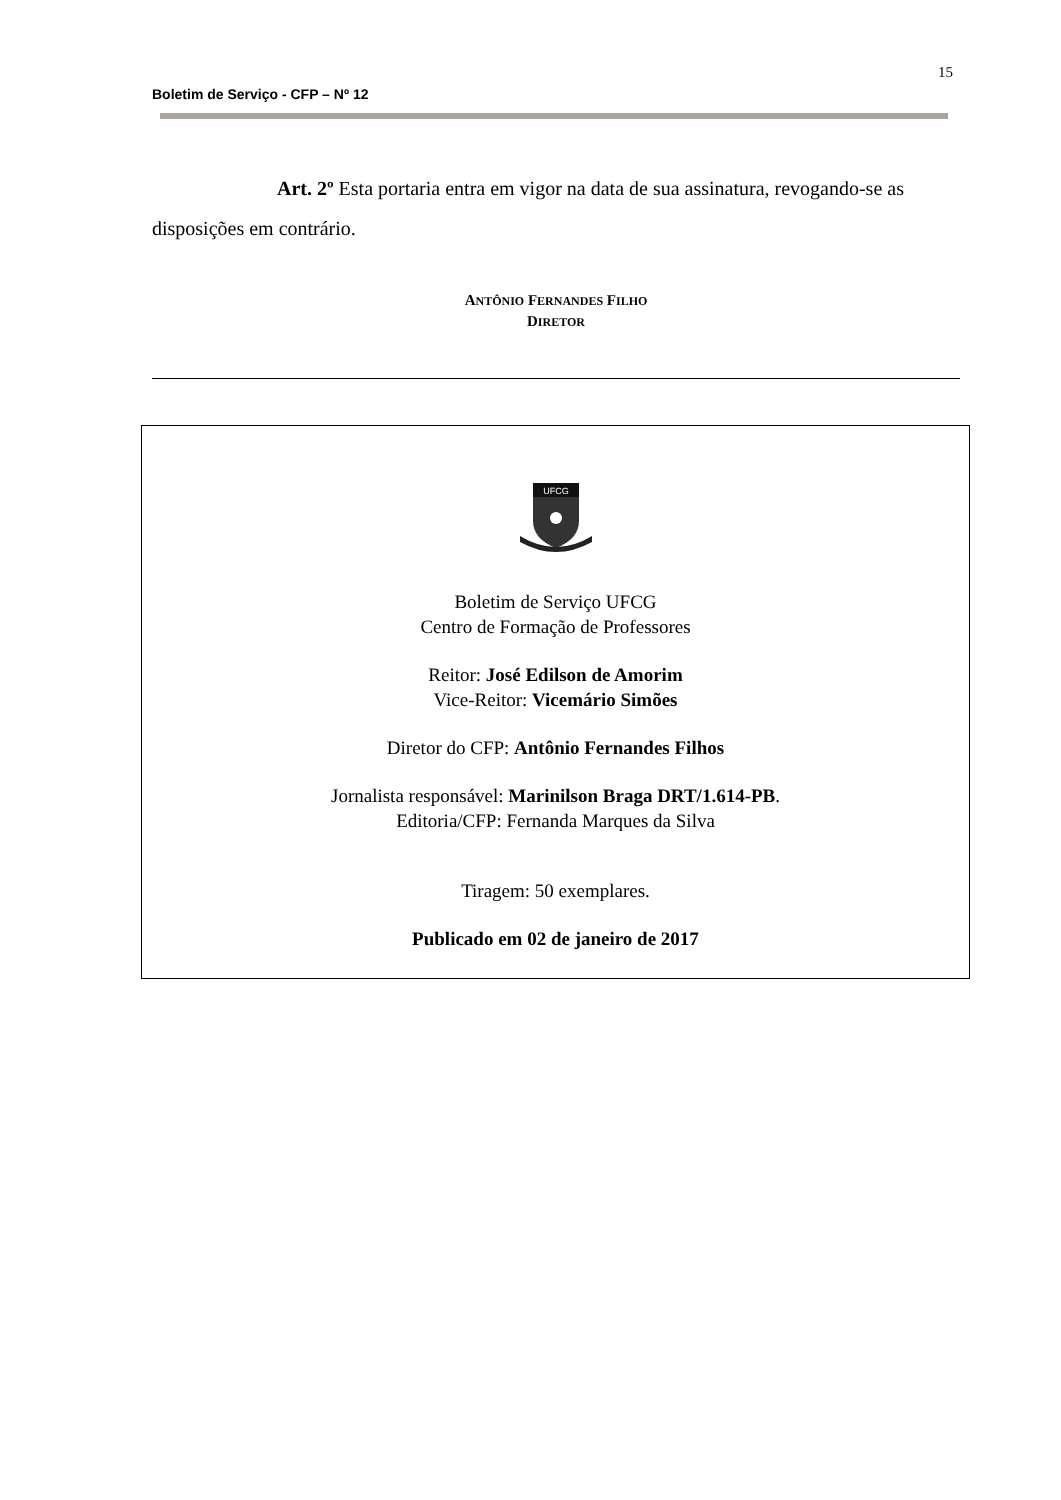15
Boletim de Serviço - CFP – Nº 12
Art. 2º Esta portaria entra em vigor na data de sua assinatura, revogando-se as disposições em contrário.
ANTÔNIO FERNANDES FILHO
DIRETOR
UFCG
Boletim de Serviço UFCG
Centro de Formação de Professores
Reitor: José Edilson de Amorim
Vice-Reitor: Vicemário Simões
Diretor do CFP: Antônio Fernandes Filhos
Jornalista responsável: Marinilson Braga DRT/1.614-PB.
Editoria/CFP: Fernanda Marques da Silva
Tiragem: 50 exemplares.
Publicado em 02 de janeiro de 2017